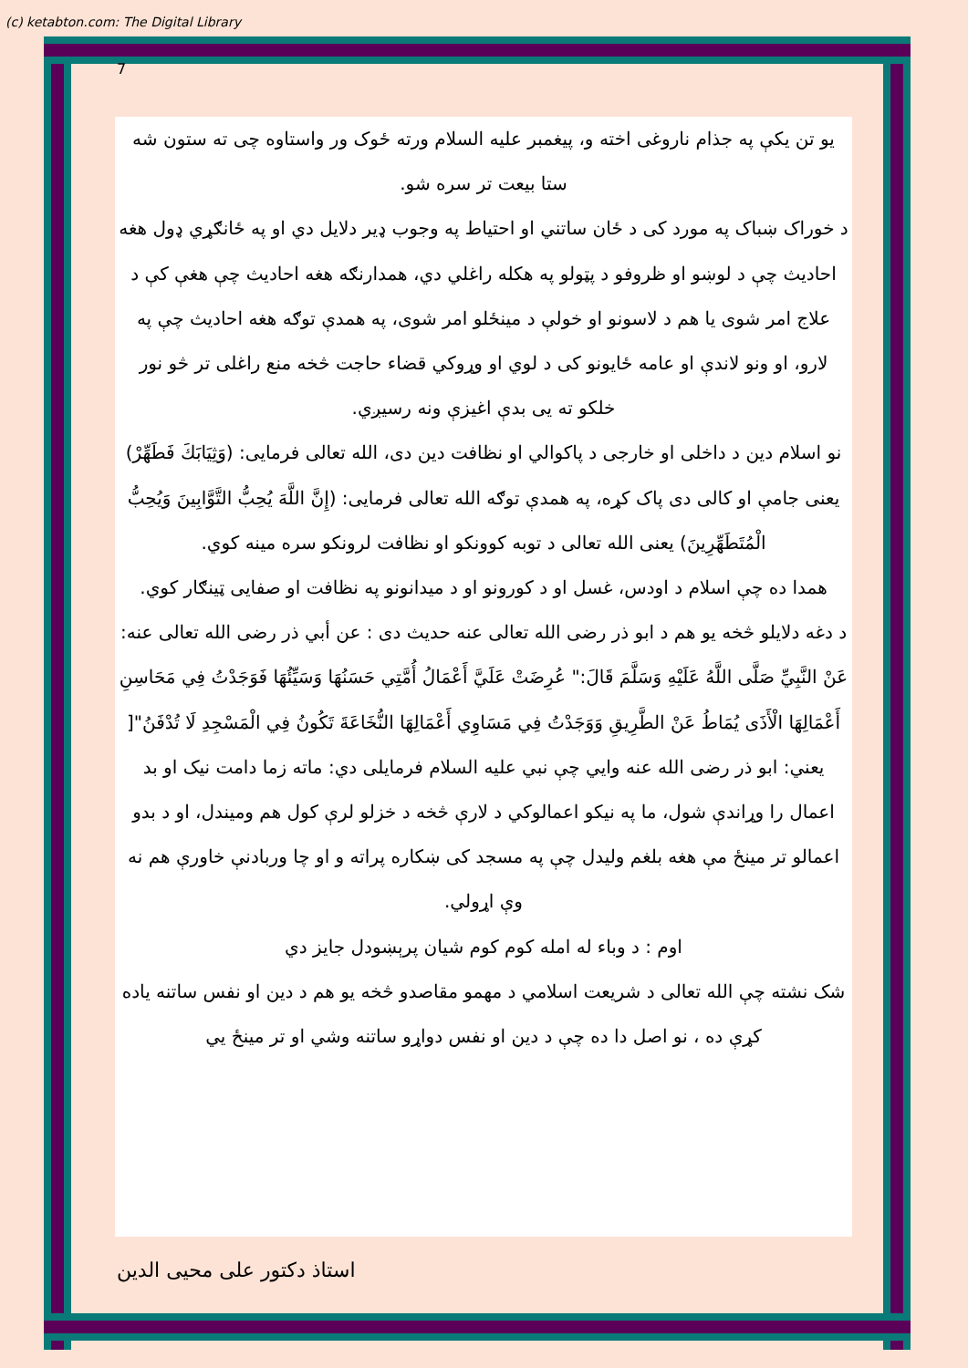(c) ketabton.com: The Digital Library
7
یو تن یکې په جذام ناروغی اخته و، پیغمبر علیه السلام ورته ځوک ور واستاوه چی ته ستون شه ستا بیعت تر سره شو.
د خوراک ښباک په مورد کی د ځان ساتني او احتیاط په وجوب ډیر دلایل دي او په ځانګړي ډول هغه احادیث چې د لوښو او ظروفو د پټولو په هکله راغلي دي، همدارنګه هغه احادیث چې هغې کې د علاج امر شوی یا هم د لاسونو او خولې د مینځلو امر شوی، په همدې توګه هغه احادیث چې په لارو، او ونو لاندې او عامه ځایونو کی د لوي او وړوکي قضاء حاجت څخه منع راغلی تر څو نور خلکو ته یی بدې اغیزې ونه رسیږي.
نو اسلام دین د داخلی او خارجی د پاکوالي او نظافت دین دی، الله تعالی فرمایی: (وَثِيَابَكَ فَطَهِّرْ) یعنی جامې او کالی دی پاک کړه، په همدې توګه الله تعالی فرمایی: (إِنَّ اللَّهَ يُحِبُّ التَّوَّابِينَ وَيُحِبُّ الْمُتَطَهِّرِينَ) یعنی الله تعالی د توبه کوونکو او نظافت لرونکو سره مینه کوي.
همدا ده چې اسلام د اودس، غسل او د کورونو او د میدانونو په نظافت او صفایی ټینګار کوي.
د دغه دلایلو څخه یو هم د ابو ذر رضی الله تعالی عنه حدیث دی : عن أبي ذر رضی الله تعالی عنه: عَنْ النَّبِيِّ صَلَّى اللَّهُ عَلَيْهِ وَسَلَّمَ قَالَ:" عُرِضَتْ عَلَيَّ أَعْمَالُ أُمَّتِي حَسَنُهَا وَسَيِّئُهَا فَوَجَدْتُ فِي مَحَاسِنِ أَعْمَالِهَا الْأَذَى يُمَاطُ عَنْ الطَّرِيقِ وَوَجَدْتُ فِي مَسَاوِي أَعْمَالِهَا النُّخَاعَةَ تَكُونُ فِي الْمَسْجِدِ لَا تُدْفَنُ"[
یعني: ابو ذر رضی الله عنه وایي چې نبي علیه السلام فرمایلی دي: ماته زما دامت نیک او بد اعمال را وړاندې شول، ما په نیکو اعمالوکي د لارې څخه د خزلو لرې کول هم ومیندل، او د بدو اعمالو تر مینځ مې هغه بلغم ولیدل چې په مسجد کی ښکاره پراته و او چا وربادنې خاورې هم نه وې اړولي.
اوم : د وباء له امله کوم کوم شیان پرېښودل جایز دي
شک نشته چې الله تعالی د شریعت اسلامي د مهمو مقاصدو څخه یو هم د دین او نفس ساتنه یاده کړې ده ، نو اصل دا ده چې د دین او نفس دواړو ساتنه وشي او تر مینځ یي
استاذ دکتور علی محیی الدین